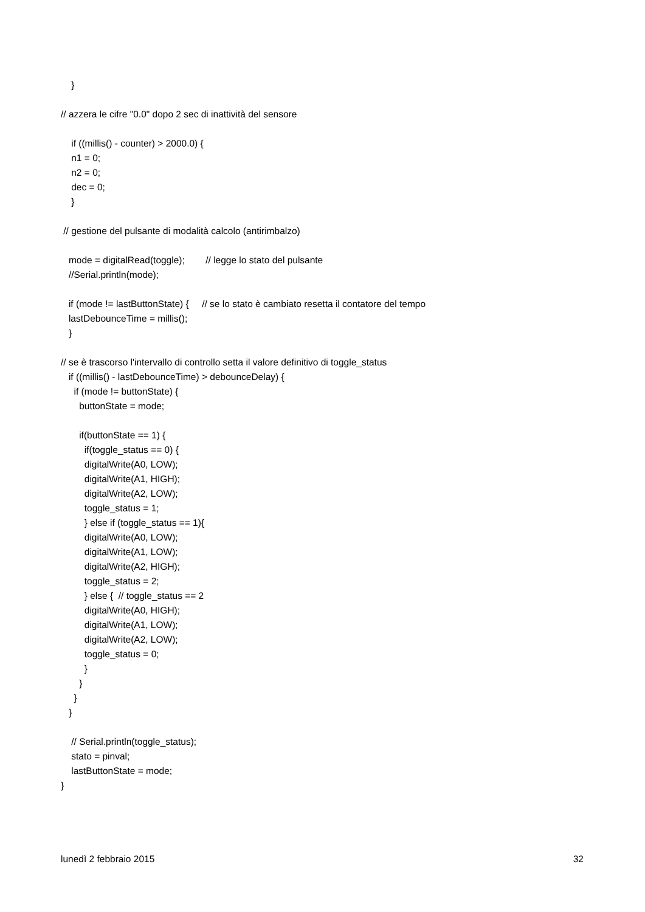}
// azzera le cifre "0.0" dopo 2 sec di inattività del sensore
if ((millis() - counter) > 2000.0) {
n1 = 0;
n2 = 0;
dec = 0;
}
// gestione del pulsante di modalità calcolo (antirimbalzo)
mode = digitalRead(toggle); // legge lo stato del pulsante
//Serial.println(mode);
if (mode != lastButtonState) { // se lo stato è cambiato resetta il contatore del tempo
lastDebounceTime = millis();
}
// se è trascorso l'intervallo di controllo setta il valore definitivo di toggle_status
if ((millis() - lastDebounceTime) > debounceDelay) {
if (mode != buttonState) {
buttonState = mode;
if(buttonState == 1) {
if(toggle_status == 0) {
digitalWrite(A0, LOW);
digitalWrite(A1, HIGH);
digitalWrite(A2, LOW);
toggle_status = 1;
} else if (toggle_status == 1){
digitalWrite(A0, LOW);
digitalWrite(A1, LOW);
digitalWrite(A2, HIGH);
toggle_status = 2;
} else { // toggle_status == 2
digitalWrite(A0, HIGH);
digitalWrite(A1, LOW);
digitalWrite(A2, LOW);
toggle_status = 0;
}
}
}
}
// Serial.println(toggle_status);
stato = pinval;
lastButtonState = mode;
}
lunedì 2 febbraio 2015 32